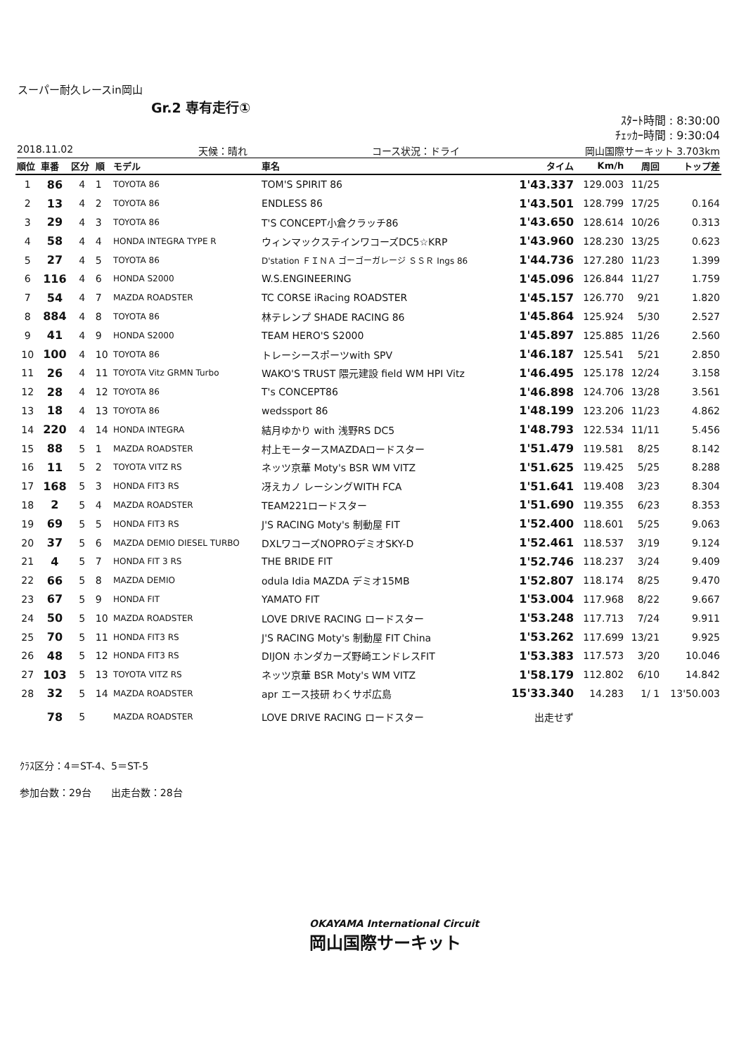スーパー耐久レースin岡山
Gr.2 専有走行①
ｽﾀｰﾄ時間 : 8:30:00
ﾁｪｯｶｰ時間 : 9:30:04
2018.11.02 天候：晴れ コース状況：ドライ 岡山国際サーキット 3.703km
| 順位 | 車番 | 区分 | 順 | モデル | 車名 | タイム | Km/h | 周回 | トップ差 |
| --- | --- | --- | --- | --- | --- | --- | --- | --- | --- |
| 1 | 86 | 4 | 1 | TOYOTA 86 | TOM'S SPIRIT 86 | 1'43.337 | 129.003 | 11/25 | |
| 2 | 13 | 4 | 2 | TOYOTA 86 | ENDLESS 86 | 1'43.501 | 128.799 | 17/25 | 0.164 |
| 3 | 29 | 4 | 3 | TOYOTA 86 | T'S CONCEPT小倉クラッチ86 | 1'43.650 | 128.614 | 10/26 | 0.313 |
| 4 | 58 | 4 | 4 | HONDA INTEGRA TYPE R | ウィンマックステインワコーズDC5☆KRP | 1'43.960 | 128.230 | 13/25 | 0.623 |
| 5 | 27 | 4 | 5 | TOYOTA 86 | D'station ＦＩＮＡ ゴーゴーガレージ ＳＳＲ Ings 86 | 1'44.736 | 127.280 | 11/23 | 1.399 |
| 6 | 116 | 4 | 6 | HONDA S2000 | W.S.ENGINEERING | 1'45.096 | 126.844 | 11/27 | 1.759 |
| 7 | 54 | 4 | 7 | MAZDA ROADSTER | TC CORSE iRacing ROADSTER | 1'45.157 | 126.770 | 9/21 | 1.820 |
| 8 | 884 | 4 | 8 | TOYOTA 86 | 林テレンプ SHADE RACING 86 | 1'45.864 | 125.924 | 5/30 | 2.527 |
| 9 | 41 | 4 | 9 | HONDA S2000 | TEAM HERO'S S2000 | 1'45.897 | 125.885 | 11/26 | 2.560 |
| 10 | 100 | 4 | 10 | TOYOTA 86 | トレーシースポーツwith SPV | 1'46.187 | 125.541 | 5/21 | 2.850 |
| 11 | 26 | 4 | 11 | TOYOTA Vitz GRMN Turbo | WAKO'S TRUST 隈元建設 field WM HPI Vitz | 1'46.495 | 125.178 | 12/24 | 3.158 |
| 12 | 28 | 4 | 12 | TOYOTA 86 | T's CONCEPT86 | 1'46.898 | 124.706 | 13/28 | 3.561 |
| 13 | 18 | 4 | 13 | TOYOTA 86 | wedssport 86 | 1'48.199 | 123.206 | 11/23 | 4.862 |
| 14 | 220 | 4 | 14 | HONDA INTEGRA | 結月ゆかり with 浅野RS DC5 | 1'48.793 | 122.534 | 11/11 | 5.456 |
| 15 | 88 | 5 | 1 | MAZDA ROADSTER | 村上モータースMAZDAロードスター | 1'51.479 | 119.581 | 8/25 | 8.142 |
| 16 | 11 | 5 | 2 | TOYOTA VITZ RS | ネッツ京華 Moty's BSR WM VITZ | 1'51.625 | 119.425 | 5/25 | 8.288 |
| 17 | 168 | 5 | 3 | HONDA FIT3 RS | 冴えカノ レーシングWITH FCA | 1'51.641 | 119.408 | 3/23 | 8.304 |
| 18 | 2 | 5 | 4 | MAZDA ROADSTER | TEAM221ロードスター | 1'51.690 | 119.355 | 6/23 | 8.353 |
| 19 | 69 | 5 | 5 | HONDA FIT3 RS | J'S RACING Moty's 制動屋 FIT | 1'52.400 | 118.601 | 5/25 | 9.063 |
| 20 | 37 | 5 | 6 | MAZDA DEMIO DIESEL TURBO | DXLワコーズNOPROデミオSKY-D | 1'52.461 | 118.537 | 3/19 | 9.124 |
| 21 | 4 | 5 | 7 | HONDA FIT 3 RS | THE BRIDE FIT | 1'52.746 | 118.237 | 3/24 | 9.409 |
| 22 | 66 | 5 | 8 | MAZDA DEMIO | odula Idia MAZDA デミオ15MB | 1'52.807 | 118.174 | 8/25 | 9.470 |
| 23 | 67 | 5 | 9 | HONDA FIT | YAMATO FIT | 1'53.004 | 117.968 | 8/22 | 9.667 |
| 24 | 50 | 5 | 10 | MAZDA ROADSTER | LOVE DRIVE RACING ロードスター | 1'53.248 | 117.713 | 7/24 | 9.911 |
| 25 | 70 | 5 | 11 | HONDA FIT3 RS | J'S RACING Moty's 制動屋 FIT China | 1'53.262 | 117.699 | 13/21 | 9.925 |
| 26 | 48 | 5 | 12 | HONDA FIT3 RS | DIJON ホンダカーズ野崎エンドレスFIT | 1'53.383 | 117.573 | 3/20 | 10.046 |
| 27 | 103 | 5 | 13 | TOYOTA VITZ RS | ネッツ京華 BSR Moty's WM VITZ | 1'58.179 | 112.802 | 6/10 | 14.842 |
| 28 | 32 | 5 | 14 | MAZDA ROADSTER | apr エース技研 わくサポ広島 | 15'33.340 | 14.283 | 1/ 1 | 13'50.003 |
| | 78 | 5 | | MAZDA ROADSTER | LOVE DRIVE RACING ロードスター | 出走せず | | | |
ｸﾗｽ区分：4＝ST-4、5＝ST-5
参加台数：29台　　出走台数：28台
OKAYAMA International Circuit
岡山国際サーキット